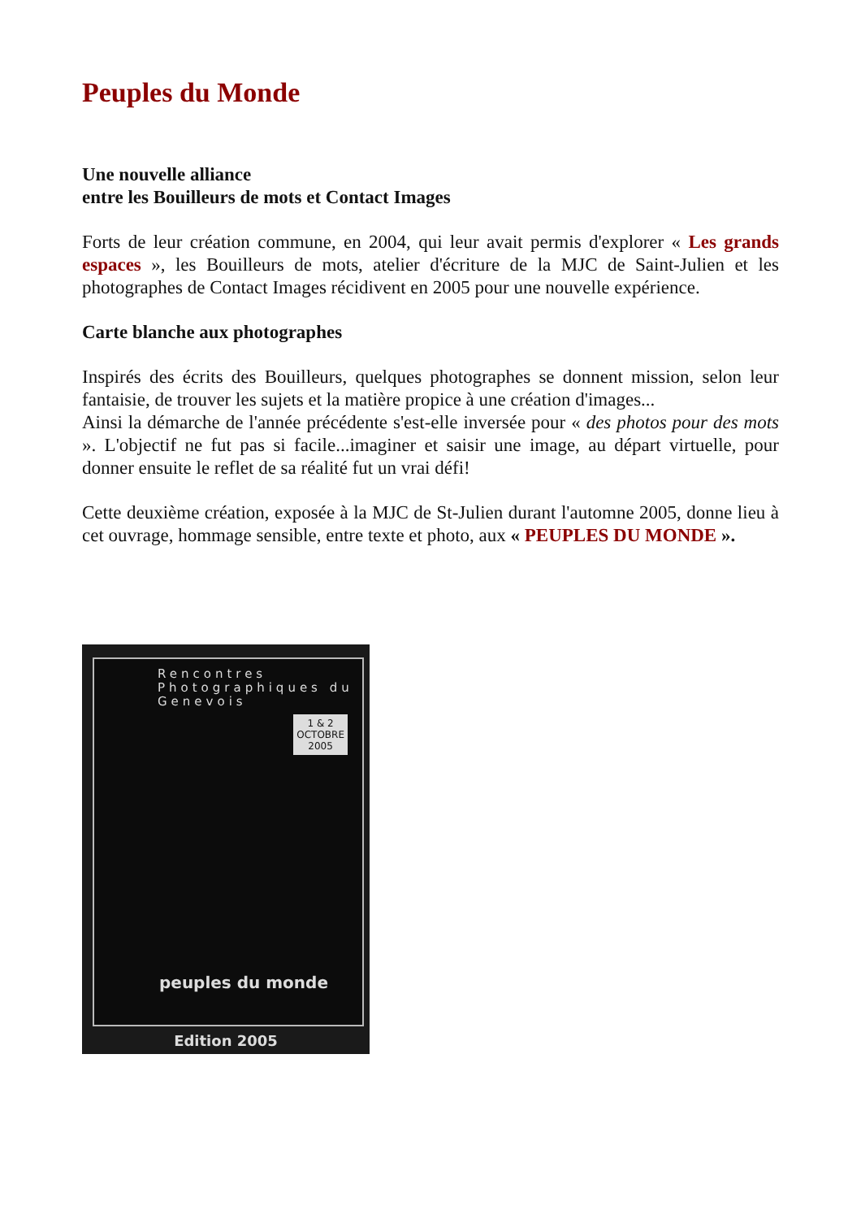Peuples du Monde
Une nouvelle alliance
entre les Bouilleurs de mots et Contact Images
Forts de leur création commune, en 2004, qui leur avait permis d'explorer « Les grands espaces », les Bouilleurs de mots, atelier d'écriture de la MJC de Saint-Julien et les photographes de Contact Images récidivent en 2005 pour une nouvelle expérience.
Carte blanche aux photographes
Inspirés des écrits des Bouilleurs, quelques photographes se donnent mission, selon leur fantaisie, de trouver les sujets et la matière propice à une création d'images...
Ainsi la démarche de l'année précédente s'est-elle inversée pour « des photos pour des mots ». L'objectif ne fut pas si facile...imaginer et saisir une image, au départ virtuelle, pour donner ensuite le reflet de sa réalité fut un vrai défi!
Cette deuxième création, exposée à la MJC de St-Julien durant l'automne 2005, donne lieu à cet ouvrage, hommage sensible, entre texte et photo, aux « PEUPLES DU MONDE ».
Rencontres
Photographiques du
Genevois
1 & 2
OCTOBRE
2005
peuples du monde
Edition 2005